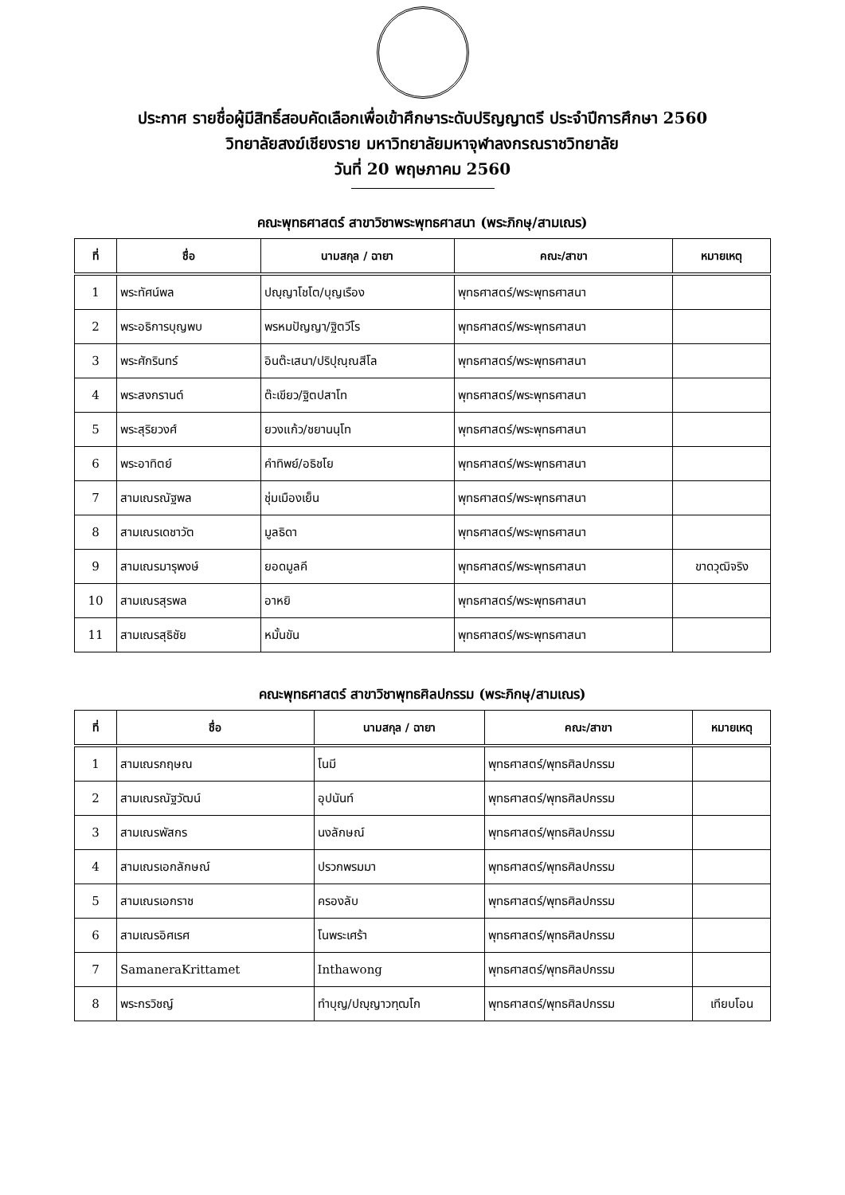ประกาศ รายชื่อผู้มีสิทธิ์สอบคัดเลือกเพื่อเข้าศึกษาระดับปริญญาตรี ประจำปีการศึกษา 2560
วิทยาลัยสงฆ์เชียงราย มหาวิทยาลัยมหาจุฬาลงกรณราชวิทยาลัย
วันที่ 20 พฤษภาคม 2560
คณะพุทธศาสตร์ สาขาวิชาพระพุทธศาสนา (พระภิกษุ/สามเณร)
| ที่ | ชื่อ | นามสกุล / ฉายา | คณะ/สาขา | หมายเหตุ |
| --- | --- | --- | --- | --- |
| 1 | พระทัศน์พล | ปญฺญาโชโต/บุญเรือง | พุทธศาสตร์/พระพุทธศาสนา | |
| 2 | พระอธิการบุญพบ | พรหมปัญญา/ฐิตวีโร | พุทธศาสตร์/พระพุทธศาสนา | |
| 3 | พระศักรินทร์ | อินต๊ะเสนา/ปริปุณฺณสีโล | พุทธศาสตร์/พระพุทธศาสนา | |
| 4 | พระสงกรานต์ | ต๊ะเขียว/ฐิตปสาโท | พุทธศาสตร์/พระพุทธศาสนา | |
| 5 | พระสุริยวงศ์ | ยวงแก้ว/ชยานนฺโท | พุทธศาสตร์/พระพุทธศาสนา | |
| 6 | พระอาทิตย์ | คำทิพย์/อธิชโย | พุทธศาสตร์/พระพุทธศาสนา | |
| 7 | สามเณรณัฐพล | ชุ่มเมืองเย็น | พุทธศาสตร์/พระพุทธศาสนา | |
| 8 | สามเณรเดชาวัต | มูลธิดา | พุทธศาสตร์/พระพุทธศาสนา | |
| 9 | สามเณรมารุพงษ์ | ยอดมูลคี | พุทธศาสตร์/พระพุทธศาสนา | ขาดวุฒิจริง |
| 10 | สามเณรสุรพล | อาหยิ | พุทธศาสตร์/พระพุทธศาสนา | |
| 11 | สามเณรสุธิชัย | หมั้นขัน | พุทธศาสตร์/พระพุทธศาสนา | |
คณะพุทธศาสตร์ สาขาวิชาพุทธศิลปกรรม (พระภิกษุ/สามเณร)
| ที่ | ชื่อ | นามสกุล / ฉายา | คณะ/สาขา | หมายเหตุ |
| --- | --- | --- | --- | --- |
| 1 | สามเณรกฤษณ | โนมี | พุทธศาสตร์/พุทธศิลปกรรม | |
| 2 | สามเณรณัฐวัฒน์ | อุปนันท์ | พุทธศาสตร์/พุทธศิลปกรรม | |
| 3 | สามเณรพัสกร | นงลักษณ์ | พุทธศาสตร์/พุทธศิลปกรรม | |
| 4 | สามเณรเอกลักษณ์ | ปรวกพรมมา | พุทธศาสตร์/พุทธศิลปกรรม | |
| 5 | สามเณรเอกราช | ครองลับ | พุทธศาสตร์/พุทธศิลปกรรม | |
| 6 | สามเณรอิศเรศ | โนพระเศร้า | พุทธศาสตร์/พุทธศิลปกรรม | |
| 7 | SamaneraKrittamet | Inthawong | พุทธศาสตร์/พุทธศิลปกรรม | |
| 8 | พระกรวิชญ์ | ทำบุญ/ปญฺญาวฑฺฒโก | พุทธศาสตร์/พุทธศิลปกรรม | เทียบโอน |